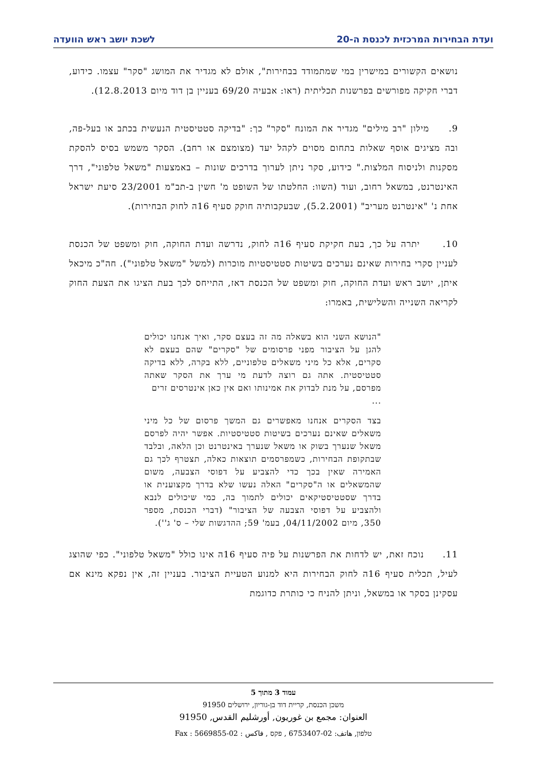ועדת הבחירות המרכזית לכנסת ה-20 לשכת יושב ראש הוועדה
נושאים הקשורים במישרין במי שמתמודד בבחירות", אולם לא מגדיר את המושג "סקר" עצמו. כידוע, דברי חקיקה מפורשים בפרשנות תכליתית (ראו: אבעיה 69/20 בעניין בן דוד מיום 12.8.2013).
9. מילון "רב מילים" מגדיר את המונח "סקר" כך: "בדיקה סטטיסטית הנעשית בכתב או בעל-פה, ובה מציגים אוסף שאלות בתחום מסוים לקהל יעד (מצומצם או רחב). הסקר משמש בסיס להסקת מסקנות ולניסוח המלצות." כידוע, סקר ניתן לערוך בדרכים שונות – באמצעות "משאל טלפוני", דרך האינטרנט, במשאל רחוב, ועוד (השוו: החלטתו של השופט מ' חשין ב-תב"מ 23/2001 סיעת ישראל אחת נ' "אינטרנט מעריב" (5.2.2001), שבעקבותיה חוקק סעיף 16ה לחוק הבחירות).
10. יתרה על כך, בעת חקיקת סעיף 16ה לחוק, נדרשה ועדת החוקה, חוק ומשפט של הכנסת לעניין סקרי בחירות שאינם נערכים בשיטות סטטיסטיות מוכרות (למשל "משאל טלפוני"). חה"כ מיכאל איתן, יושב ראש ועדת החוקה, חוק ומשפט של הכנסת דאז, התייחס לכך בעת הציגו את הצעת החוק לקריאה השנייה והשלישית, באמרו:
"הנושא השני הוא בשאלה מה זה בעצם סקר, ואיך אנחנו יכולים להגן על הציבור מפני פרסומים של "סקרים" שהם בעצם לא סקרים, אלא כל מיני משאלים טלפוניים, ללא בקרה, ללא בדיקה סטטיסטית. אתה גם רוצה לדעת מי ערך את הסקר שאתה מפרסם, על מנת לבדוק את אמינותו ואם אין כאן אינטרסים זרים
...
בצד הסקרים אנחנו מאפשרים גם המשך פרסום של כל מיני משאלים שאינם נערכים בשיטות סטטיסטיות. אפשר יהיה לפרסם משאל שנערך בשוק או משאל שנערך באינטרנט וכן הלאה, ובלבד שבתקופת הבחירות, כשמפרסמים תוצאות כאלה, תצטרף לכך גם האמירה שאין בכך כדי להצביע על דפוסי הצבעה, משום שהמשאלים או ה"סקרים" האלה נעשו שלא בדרך מקצוענית או בדרך שסטטיסטיקאים יכולים לתמוך בה, כמי שיכולים לנבא ולהצביע על דפוסי הצבעה של הציבור" (דברי הכנסת, מספר 350, מיום 04/11/2002, בעמ' 59; ההדגשות שלי – ס' ג'').
11. נוכח זאת, יש לדחות את הפרשנות על פיה סעיף 16ה אינו כולל "משאל טלפוני". כפי שהוצג לעיל, תכלית סעיף 16ה לחוק הבחירות היא למנוע הטעיית הציבור. בעניין זה, אין נפקא מינא אם עסקינן בסקר או במשאל, וניתן להניח כי כותרת כדוגמת
עמוד 3 מתוך 5
משכן הכנסת, קריית דוד בן-גוריון, ירושלים 91950
العنوان: مجمع بن غوريون, أورشليم القدس, 91950
טלפון, هاتف: 02-6753407 , פקס , فاكس : 02-5669855 : Fax